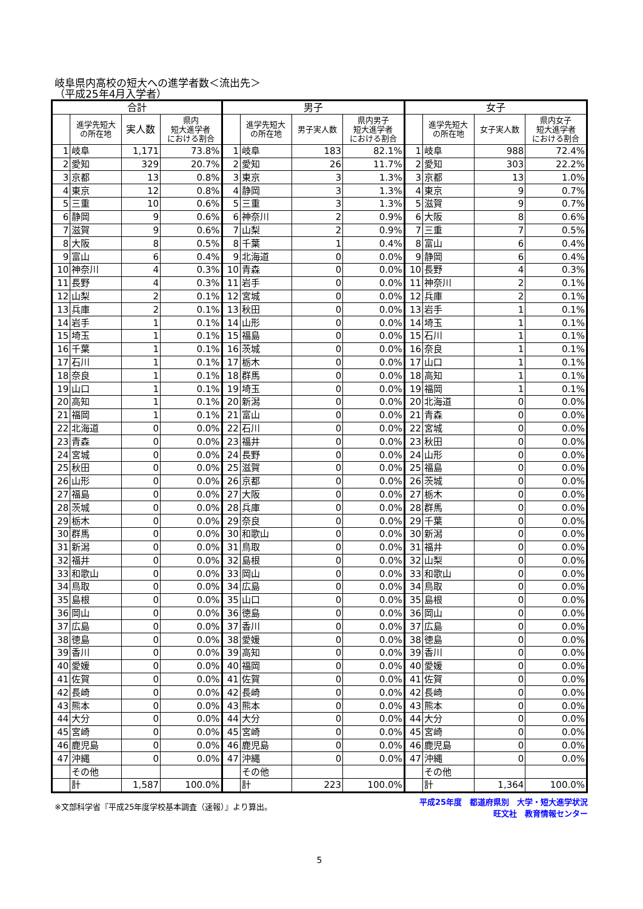岐阜県内高校の短大への進学者数＜流出先＞
（平成25年4月入学者）
| 合計 | | | | 男子 | | | | 女子 | | | |
| --- | --- | --- | --- | --- | --- | --- | --- | --- | --- | --- | --- |
| | 進学先短大 の所在地 | 実人数 | 県内 短大進学者 における割合 | | 進学先短大 の所在地 | 男子実人数 | 県内男子 短大進学者 における割合 | | 進学先短大 の所在地 | 女子実人数 | 県内女子 短大進学者 における割合 |
| 1 | 岐阜 | 1,171 | 73.8% | 1 | 岐阜 | 183 | 82.1% | 1 | 岐阜 | 988 | 72.4% |
| 2 | 愛知 | 329 | 20.7% | 2 | 愛知 | 26 | 11.7% | 2 | 愛知 | 303 | 22.2% |
| 3 | 京都 | 13 | 0.8% | 3 | 東京 | 3 | 1.3% | 3 | 京都 | 13 | 1.0% |
| 4 | 東京 | 12 | 0.8% | 4 | 静岡 | 3 | 1.3% | 4 | 東京 | 9 | 0.7% |
| 5 | 三重 | 10 | 0.6% | 5 | 三重 | 3 | 1.3% | 5 | 滋賀 | 9 | 0.7% |
| 6 | 静岡 | 9 | 0.6% | 6 | 神奈川 | 2 | 0.9% | 6 | 大阪 | 8 | 0.6% |
| 7 | 滋賀 | 9 | 0.6% | 7 | 山梨 | 2 | 0.9% | 7 | 三重 | 7 | 0.5% |
| 8 | 大阪 | 8 | 0.5% | 8 | 千葉 | 1 | 0.4% | 8 | 富山 | 6 | 0.4% |
| 9 | 富山 | 6 | 0.4% | 9 | 北海道 | 0 | 0.0% | 9 | 静岡 | 6 | 0.4% |
| 10 | 神奈川 | 4 | 0.3% | 10 | 青森 | 0 | 0.0% | 10 | 長野 | 4 | 0.3% |
| 11 | 長野 | 4 | 0.3% | 11 | 岩手 | 0 | 0.0% | 11 | 神奈川 | 2 | 0.1% |
| 12 | 山梨 | 2 | 0.1% | 12 | 宮城 | 0 | 0.0% | 12 | 兵庫 | 2 | 0.1% |
| 13 | 兵庫 | 2 | 0.1% | 13 | 秋田 | 0 | 0.0% | 13 | 岩手 | 1 | 0.1% |
| 14 | 岩手 | 1 | 0.1% | 14 | 山形 | 0 | 0.0% | 14 | 埼玉 | 1 | 0.1% |
| 15 | 埼玉 | 1 | 0.1% | 15 | 福島 | 0 | 0.0% | 15 | 石川 | 1 | 0.1% |
| 16 | 千葉 | 1 | 0.1% | 16 | 茨城 | 0 | 0.0% | 16 | 奈良 | 1 | 0.1% |
| 17 | 石川 | 1 | 0.1% | 17 | 栃木 | 0 | 0.0% | 17 | 山口 | 1 | 0.1% |
| 18 | 奈良 | 1 | 0.1% | 18 | 群馬 | 0 | 0.0% | 18 | 高知 | 1 | 0.1% |
| 19 | 山口 | 1 | 0.1% | 19 | 埼玉 | 0 | 0.0% | 19 | 福岡 | 1 | 0.1% |
| 20 | 高知 | 1 | 0.1% | 20 | 新潟 | 0 | 0.0% | 20 | 北海道 | 0 | 0.0% |
| 21 | 福岡 | 1 | 0.1% | 21 | 富山 | 0 | 0.0% | 21 | 青森 | 0 | 0.0% |
| 22 | 北海道 | 0 | 0.0% | 22 | 石川 | 0 | 0.0% | 22 | 宮城 | 0 | 0.0% |
| 23 | 青森 | 0 | 0.0% | 23 | 福井 | 0 | 0.0% | 23 | 秋田 | 0 | 0.0% |
| 24 | 宮城 | 0 | 0.0% | 24 | 長野 | 0 | 0.0% | 24 | 山形 | 0 | 0.0% |
| 25 | 秋田 | 0 | 0.0% | 25 | 滋賀 | 0 | 0.0% | 25 | 福島 | 0 | 0.0% |
| 26 | 山形 | 0 | 0.0% | 26 | 京都 | 0 | 0.0% | 26 | 茨城 | 0 | 0.0% |
| 27 | 福島 | 0 | 0.0% | 27 | 大阪 | 0 | 0.0% | 27 | 栃木 | 0 | 0.0% |
| 28 | 茨城 | 0 | 0.0% | 28 | 兵庫 | 0 | 0.0% | 28 | 群馬 | 0 | 0.0% |
| 29 | 栃木 | 0 | 0.0% | 29 | 奈良 | 0 | 0.0% | 29 | 千葉 | 0 | 0.0% |
| 30 | 群馬 | 0 | 0.0% | 30 | 和歌山 | 0 | 0.0% | 30 | 新潟 | 0 | 0.0% |
| 31 | 新潟 | 0 | 0.0% | 31 | 鳥取 | 0 | 0.0% | 31 | 福井 | 0 | 0.0% |
| 32 | 福井 | 0 | 0.0% | 32 | 島根 | 0 | 0.0% | 32 | 山梨 | 0 | 0.0% |
| 33 | 和歌山 | 0 | 0.0% | 33 | 岡山 | 0 | 0.0% | 33 | 和歌山 | 0 | 0.0% |
| 34 | 鳥取 | 0 | 0.0% | 34 | 広島 | 0 | 0.0% | 34 | 鳥取 | 0 | 0.0% |
| 35 | 島根 | 0 | 0.0% | 35 | 山口 | 0 | 0.0% | 35 | 島根 | 0 | 0.0% |
| 36 | 岡山 | 0 | 0.0% | 36 | 徳島 | 0 | 0.0% | 36 | 岡山 | 0 | 0.0% |
| 37 | 広島 | 0 | 0.0% | 37 | 香川 | 0 | 0.0% | 37 | 広島 | 0 | 0.0% |
| 38 | 徳島 | 0 | 0.0% | 38 | 愛媛 | 0 | 0.0% | 38 | 徳島 | 0 | 0.0% |
| 39 | 香川 | 0 | 0.0% | 39 | 高知 | 0 | 0.0% | 39 | 香川 | 0 | 0.0% |
| 40 | 愛媛 | 0 | 0.0% | 40 | 福岡 | 0 | 0.0% | 40 | 愛媛 | 0 | 0.0% |
| 41 | 佐賀 | 0 | 0.0% | 41 | 佐賀 | 0 | 0.0% | 41 | 佐賀 | 0 | 0.0% |
| 42 | 長崎 | 0 | 0.0% | 42 | 長崎 | 0 | 0.0% | 42 | 長崎 | 0 | 0.0% |
| 43 | 熊本 | 0 | 0.0% | 43 | 熊本 | 0 | 0.0% | 43 | 熊本 | 0 | 0.0% |
| 44 | 大分 | 0 | 0.0% | 44 | 大分 | 0 | 0.0% | 44 | 大分 | 0 | 0.0% |
| 45 | 宮崎 | 0 | 0.0% | 45 | 宮崎 | 0 | 0.0% | 45 | 宮崎 | 0 | 0.0% |
| 46 | 鹿児島 | 0 | 0.0% | 46 | 鹿児島 | 0 | 0.0% | 46 | 鹿児島 | 0 | 0.0% |
| 47 | 沖縄 | 0 | 0.0% | 47 | 沖縄 | 0 | 0.0% | 47 | 沖縄 | 0 | 0.0% |
| | その他 | | | | その他 | | | | その他 | | |
| | 計 | 1,587 | 100.0% | | 計 | 223 | 100.0% | | 計 | 1,364 | 100.0% |
※文部科学省『平成25年度学校基本調査（速報）』より算出。 平成25年度　都道府県別　大学・短大進学状況
旺文社　教育情報センター
5